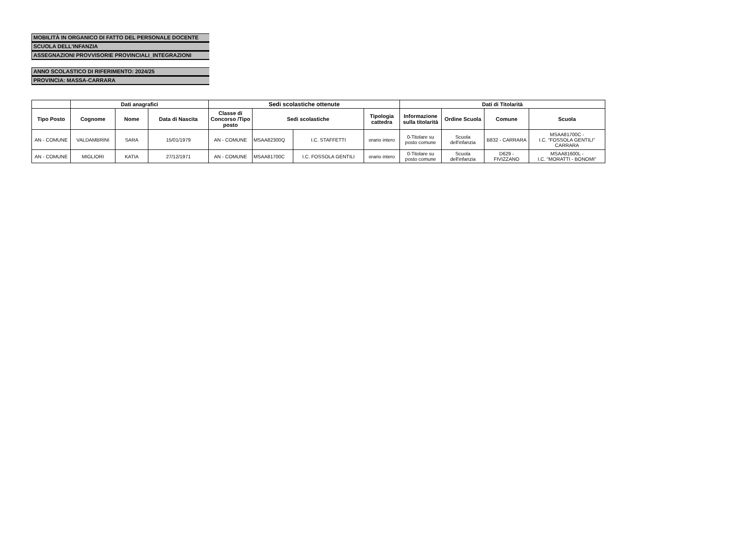MOBILITÀ IN ORGANICO DI FATTO DEL PERSONALE DOCENTE
SCUOLA DELL'INFANZIA
ASSEGNAZIONI PROVVISORIE PROVINCIALI_INTEGRAZIONI
ANNO SCOLASTICO DI RIFERIMENTO: 2024/25
PROVINCIA: MASSA-CARRARA
| | Dati anagrafici | | | Sedi scolastiche ottenute | | | | Dati di Titolarità | | | |
| --- | --- | --- | --- | --- | --- | --- | --- | --- | --- | --- | --- |
| Tipo Posto | Cognome | Nome | Data di Nascita | Classe di Concorso /Tipo posto | Sedi scolastiche | | Tipologia cattedra | Informazione sulla titolarità | Ordine Scuola | Comune | Scuola |
| AN - COMUNE | VALDAMBRINI | SARA | 15/01/1979 | AN - COMUNE | MSAA82300Q | I.C. STAFFETTI | orario intero | 0-Titolare su posto comune | Scuola dell'infanzia | B832 - CARRARA | MSAA81700C - I.C. "FOSSOLA GENTILI" CARRARA |
| AN - COMUNE | MIGLIORI | KATIA | 27/12/1971 | AN - COMUNE | MSAA81700C | I.C. FOSSOLA GENTILI | orario intero | 0-Titolare su posto comune | Scuola dell'infanzia | D629 - FIVIZZANO | MSAA81600L - I.C. "MORATTI - BONOMI" |